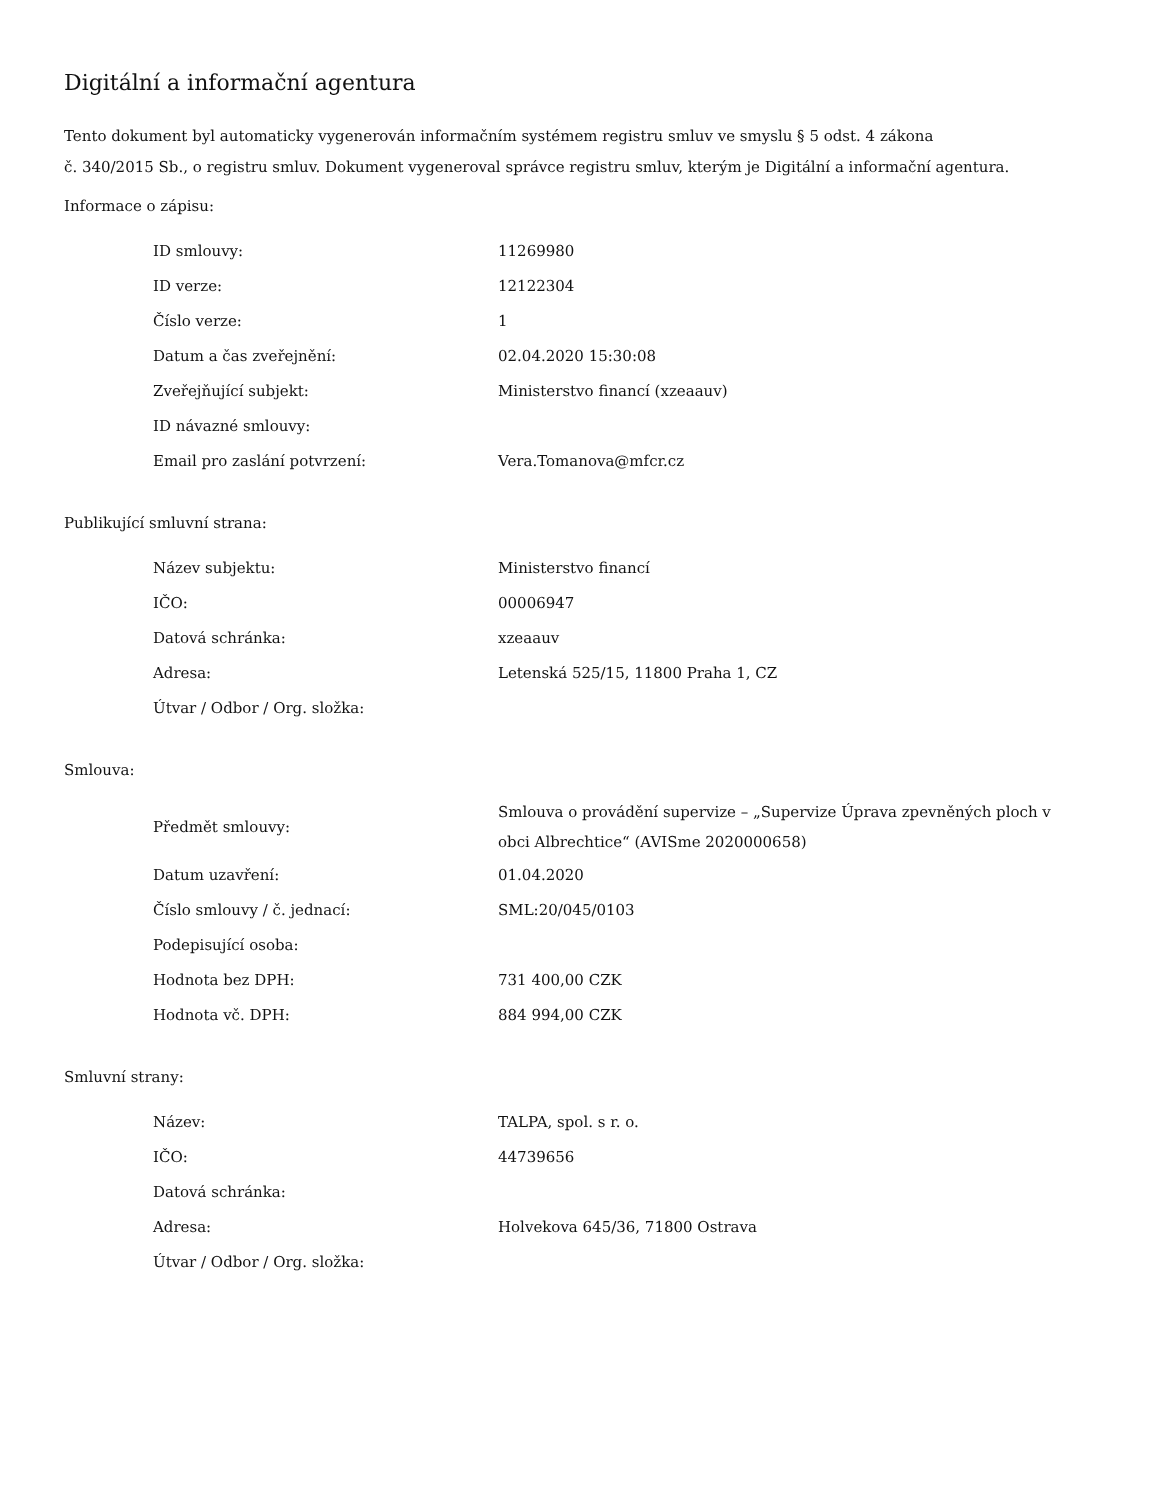Digitální a informační agentura
Tento dokument byl automaticky vygenerován informačním systémem registru smluv ve smyslu § 5 odst. 4 zákona
č. 340/2015 Sb., o registru smluv. Dokument vygeneroval správce registru smluv, kterým je Digitální a informační agentura.
Informace o zápisu:
| ID smlouvy: | 11269980 |
| ID verze: | 12122304 |
| Číslo verze: | 1 |
| Datum a čas zveřejnění: | 02.04.2020 15:30:08 |
| Zveřejňující subjekt: | Ministerstvo financí (xzeaauv) |
| ID návazné smlouvy: | |
| Email pro zaslání potvrzení: | Vera.Tomanova@mfcr.cz |
Publikující smluvní strana:
| Název subjektu: | Ministerstvo financí |
| IČO: | 00006947 |
| Datová schránka: | xzeaauv |
| Adresa: | Letenská 525/15, 11800 Praha 1, CZ |
| Útvar / Odbor / Org. složka: | |
Smlouva:
| Předmět smlouvy: | Smlouva o provádění supervize – „Supervize Úprava zpevněných ploch v obci Albrechtice“ (AVISme 2020000658) |
| Datum uzavření: | 01.04.2020 |
| Číslo smlouvy / č. jednací: | SML:20/045/0103 |
| Podepisující osoba: | |
| Hodnota bez DPH: | 731 400,00 CZK |
| Hodnota vč. DPH: | 884 994,00 CZK |
Smluvní strany:
| Název: | TALPA, spol. s r. o. |
| IČO: | 44739656 |
| Datová schránka: | |
| Adresa: | Holvekova 645/36, 71800 Ostrava |
| Útvar / Odbor / Org. složka: | |